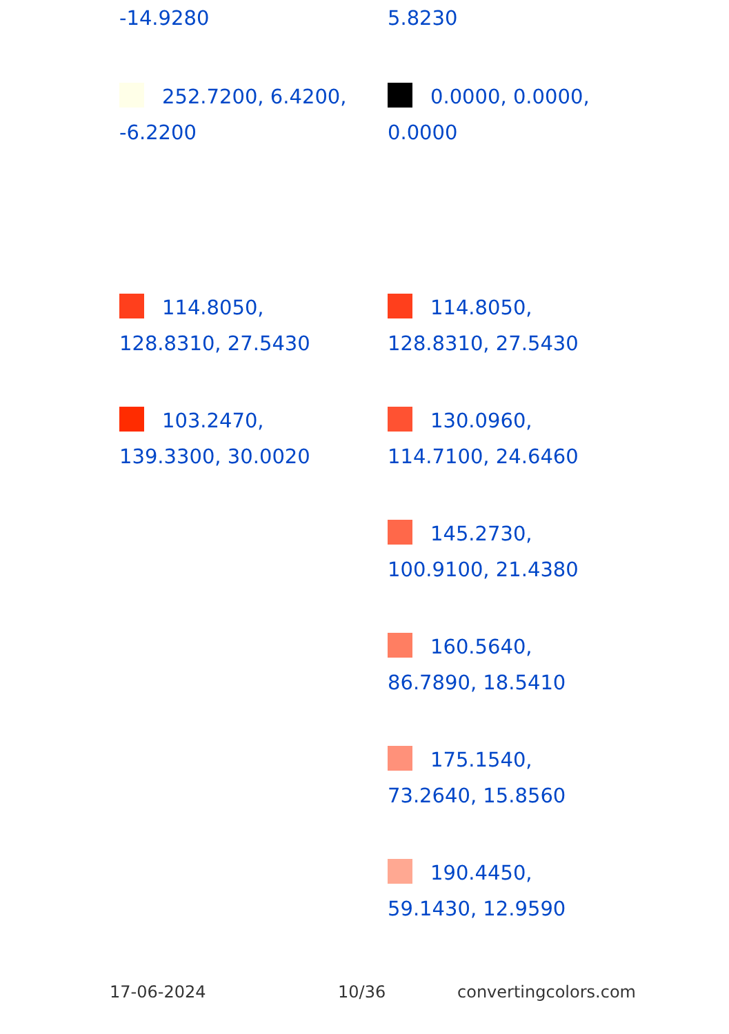-14.9280 5.8230
252.7200, 6.4200, -6.2200
0.0000, 0.0000, 0.0000
114.8050, 128.8310, 27.5430
114.8050, 128.8310, 27.5430
103.2470, 139.3300, 30.0020
130.0960, 114.7100, 24.6460
145.2730, 100.9100, 21.4380
160.5640, 86.7890, 18.5410
175.1540, 73.2640, 15.8560
190.4450, 59.1430, 12.9590
17-06-2024 10/36 convertingcolors.com